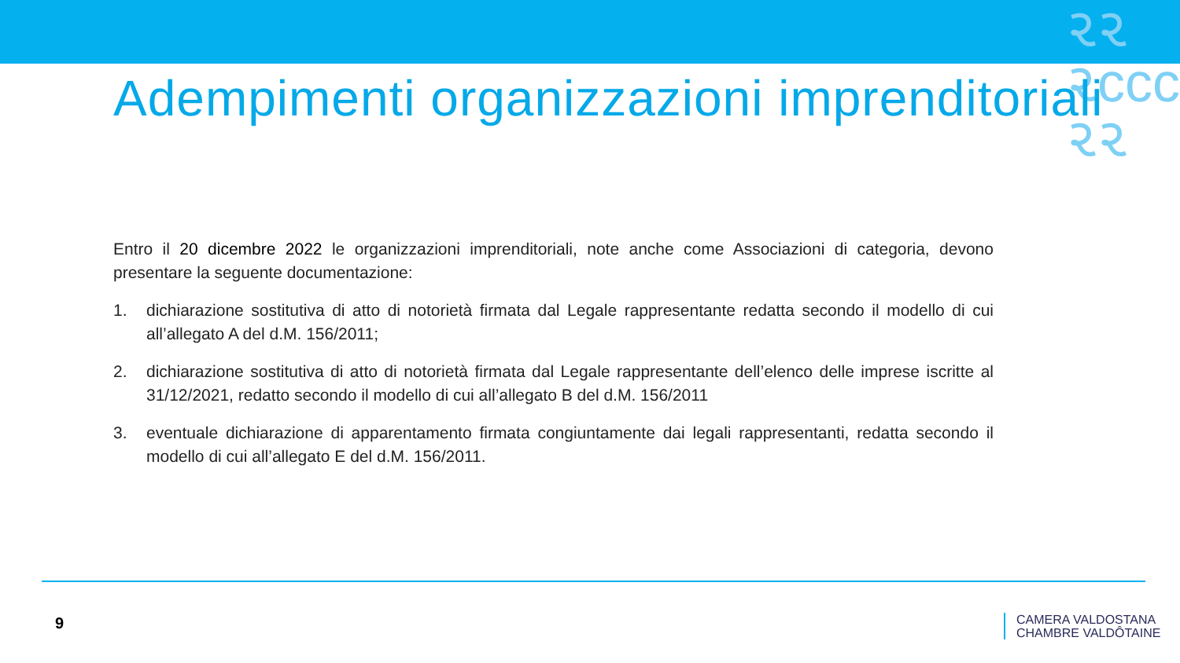૨૨
૨ccc
૨૨
Adempimenti organizzazioni imprenditoriali
Entro il 20 dicembre 2022 le organizzazioni imprenditoriali, note anche come Associazioni di categoria, devono presentare la seguente documentazione:
1. dichiarazione sostitutiva di atto di notorietà firmata dal Legale rappresentante redatta secondo il modello di cui all’allegato A del d.M. 156/2011;
2. dichiarazione sostitutiva di atto di notorietà firmata dal Legale rappresentante dell’elenco delle imprese iscritte al 31/12/2021, redatto secondo il modello di cui all’allegato B del d.M. 156/2011
3. eventuale dichiarazione di apparentamento firmata congiuntamente dai legali rappresentanti, redatta secondo il modello di cui all’allegato E del d.M. 156/2011.
9
CAMERA VALDOSTANA
CHAMBRE VALDÔTAINE